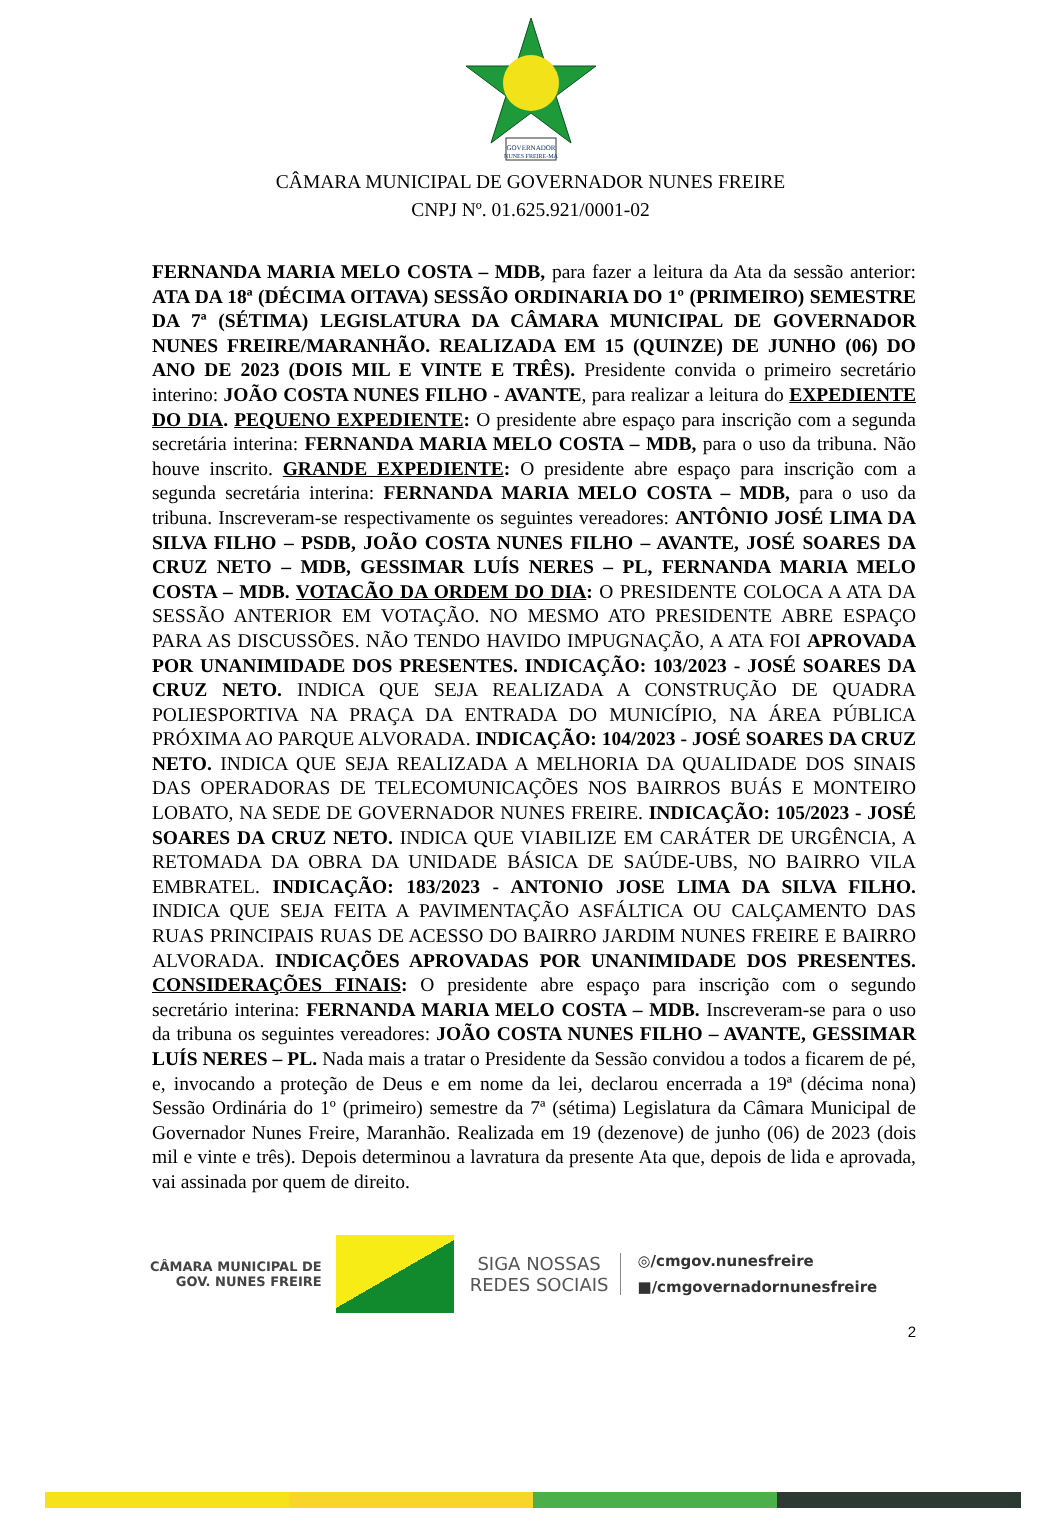GOVERNADOR
NUNES FREIRE-MA
CÂMARA MUNICIPAL DE GOVERNADOR NUNES FREIRE
CNPJ Nº. 01.625.921/0001-02
FERNANDA MARIA MELO COSTA – MDB, para fazer a leitura da Ata da sessão anterior: ATA DA 18ª (DÉCIMA OITAVA) SESSÃO ORDINARIA DO 1º (PRIMEIRO) SEMESTRE DA 7ª (SÉTIMA) LEGISLATURA DA CÂMARA MUNICIPAL DE GOVERNADOR NUNES FREIRE/MARANHÃO. REALIZADA EM 15 (QUINZE) DE JUNHO (06) DO ANO DE 2023 (DOIS MIL E VINTE E TRÊS). Presidente convida o primeiro secretário interino: JOÃO COSTA NUNES FILHO - AVANTE, para realizar a leitura do EXPEDIENTE DO DIA. PEQUENO EXPEDIENTE: O presidente abre espaço para inscrição com a segunda secretária interina: FERNANDA MARIA MELO COSTA – MDB, para o uso da tribuna. Não houve inscrito. GRANDE EXPEDIENTE: O presidente abre espaço para inscrição com a segunda secretária interina: FERNANDA MARIA MELO COSTA – MDB, para o uso da tribuna. Inscreveram-se respectivamente os seguintes vereadores: ANTÔNIO JOSÉ LIMA DA SILVA FILHO – PSDB, JOÃO COSTA NUNES FILHO – AVANTE, JOSÉ SOARES DA CRUZ NETO – MDB, GESSIMAR LUÍS NERES – PL, FERNANDA MARIA MELO COSTA – MDB. VOTACÃO DA ORDEM DO DIA: O PRESIDENTE COLOCA A ATA DA SESSÃO ANTERIOR EM VOTAÇÃO. NO MESMO ATO PRESIDENTE ABRE ESPAÇO PARA AS DISCUSSÕES. NÃO TENDO HAVIDO IMPUGNAÇÃO, A ATA FOI APROVADA POR UNANIMIDADE DOS PRESENTES. INDICAÇÃO: 103/2023 - JOSÉ SOARES DA CRUZ NETO. INDICA QUE SEJA REALIZADA A CONSTRUÇÃO DE QUADRA POLIESPORTIVA NA PRAÇA DA ENTRADA DO MUNICÍPIO, NA ÁREA PÚBLICA PRÓXIMA AO PARQUE ALVORADA. INDICAÇÃO: 104/2023 - JOSÉ SOARES DA CRUZ NETO. INDICA QUE SEJA REALIZADA A MELHORIA DA QUALIDADE DOS SINAIS DAS OPERADORAS DE TELECOMUNICAÇÕES NOS BAIRROS BUÁS E MONTEIRO LOBATO, NA SEDE DE GOVERNADOR NUNES FREIRE. INDICAÇÃO: 105/2023 - JOSÉ SOARES DA CRUZ NETO. INDICA QUE VIABILIZE EM CARÁTER DE URGÊNCIA, A RETOMADA DA OBRA DA UNIDADE BÁSICA DE SAÚDE-UBS, NO BAIRRO VILA EMBRATEL. INDICAÇÃO: 183/2023 - ANTONIO JOSE LIMA DA SILVA FILHO. INDICA QUE SEJA FEITA A PAVIMENTAÇÃO ASFÁLTICA OU CALÇAMENTO DAS RUAS PRINCIPAIS RUAS DE ACESSO DO BAIRRO JARDIM NUNES FREIRE E BAIRRO ALVORADA. INDICAÇÕES APROVADAS POR UNANIMIDADE DOS PRESENTES. CONSIDERAÇÕES FINAIS: O presidente abre espaço para inscrição com o segundo secretário interina: FERNANDA MARIA MELO COSTA – MDB. Inscreveram-se para o uso da tribuna os seguintes vereadores: JOÃO COSTA NUNES FILHO – AVANTE, GESSIMAR LUÍS NERES – PL. Nada mais a tratar o Presidente da Sessão convidou a todos a ficarem de pé, e, invocando a proteção de Deus e em nome da lei, declarou encerrada a 19ª (décima nona) Sessão Ordinária do 1º (primeiro) semestre da 7ª (sétima) Legislatura da Câmara Municipal de Governador Nunes Freire, Maranhão. Realizada em 19 (dezenove) de junho (06) de 2023 (dois mil e vinte e três). Depois determinou a lavratura da presente Ata que, depois de lida e aprovada, vai assinada por quem de direito.
CÂMARA MUNICIPAL DE
GOV. NUNES FREIRE
SIGA NOSSAS
REDES SOCIAIS
◎/cmgov.nunesfreire
■/cmgovernadornunesfreire
2